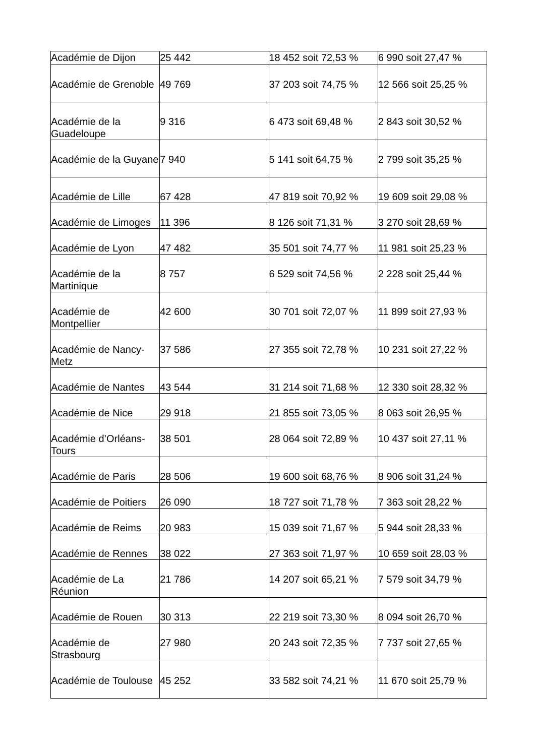| Académie de Dijon | 25 442 | 18 452 soit 72,53 % | 6 990 soit 27,47 % |
| Académie de Grenoble | 49 769 | 37 203 soit 74,75 % | 12 566 soit 25,25 % |
| Académie de la Guadeloupe | 9 316 | 6 473 soit 69,48 % | 2 843 soit 30,52 % |
| Académie de la Guyane | 7 940 | 5 141 soit 64,75 % | 2 799 soit 35,25 % |
| Académie de Lille | 67 428 | 47 819 soit 70,92 % | 19 609 soit 29,08 % |
| Académie de Limoges | 11 396 | 8 126 soit 71,31 % | 3 270 soit 28,69 % |
| Académie de Lyon | 47 482 | 35 501 soit 74,77 % | 11 981 soit 25,23 % |
| Académie de la Martinique | 8 757 | 6 529 soit 74,56 % | 2 228 soit 25,44 % |
| Académie de Montpellier | 42 600 | 30 701 soit 72,07 % | 11 899 soit 27,93 % |
| Académie de Nancy-Metz | 37 586 | 27 355 soit 72,78 % | 10 231 soit 27,22 % |
| Académie de Nantes | 43 544 | 31 214 soit 71,68 % | 12 330 soit 28,32 % |
| Académie de Nice | 29 918 | 21 855 soit 73,05 % | 8 063 soit 26,95 % |
| Académie d’Orléans-Tours | 38 501 | 28 064 soit 72,89 % | 10 437 soit 27,11 % |
| Académie de Paris | 28 506 | 19 600 soit 68,76 % | 8 906 soit 31,24 % |
| Académie de Poitiers | 26 090 | 18 727 soit 71,78 % | 7 363 soit 28,22 % |
| Académie de Reims | 20 983 | 15 039 soit 71,67 % | 5 944 soit 28,33 % |
| Académie de Rennes | 38 022 | 27 363 soit 71,97 % | 10 659 soit 28,03 % |
| Académie de La Réunion | 21 786 | 14 207 soit 65,21 % | 7 579 soit 34,79 % |
| Académie de Rouen | 30 313 | 22 219 soit 73,30 % | 8 094 soit 26,70 % |
| Académie de Strasbourg | 27 980 | 20 243 soit 72,35 % | 7 737 soit 27,65 % |
| Académie de Toulouse | 45 252 | 33 582 soit 74,21 % | 11 670 soit 25,79 % |